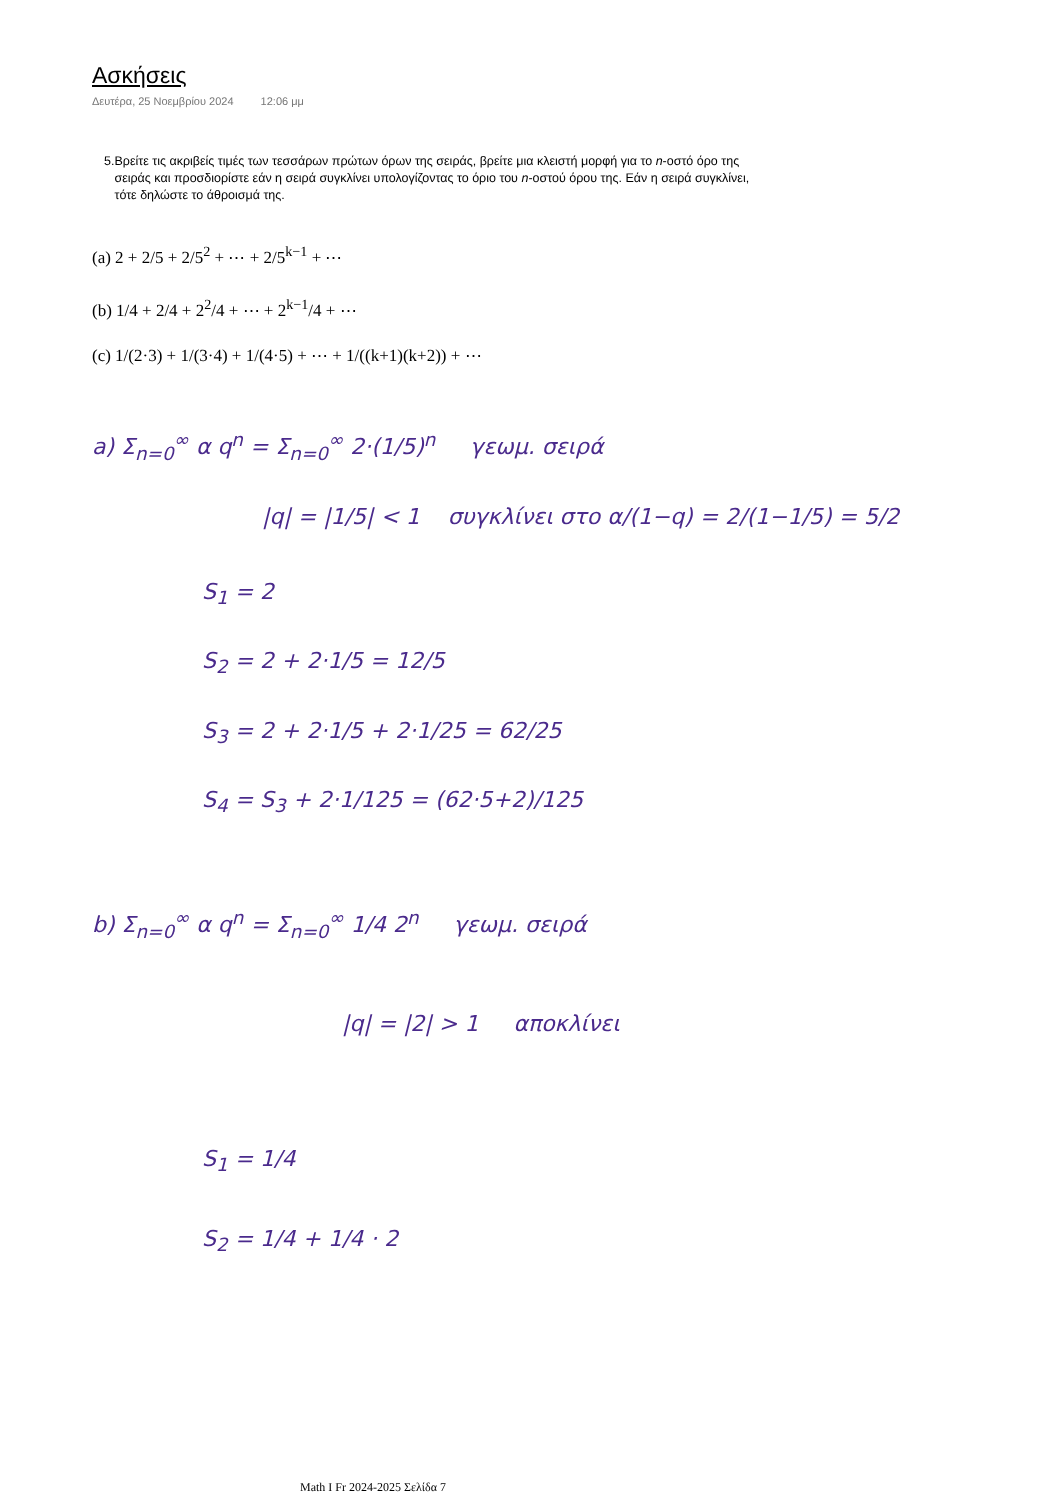Ασκήσεις
Δευτέρα, 25 Νοεμβρίου 2024 12:06 μμ
5. Βρείτε τις ακριβείς τιμές των τεσσάρων πρώτων όρων της σειράς, βρείτε μια κλειστή μορφή για το n-οστό όρο της σειράς και προσδιορίστε εάν η σειρά συγκλίνει υπολογίζοντας το όριο του n-οστού όρου της. Εάν η σειρά συγκλίνει, τότε δηλώστε το άθροισμά της.
(a) 2 + 2/5 + 2/5<sup>2</sup> + ⋯ + 2/5<sup>k−1</sup> + ⋯
(b) 1/4 + 2/4 + 2<sup>2</sup>/4 + ⋯ + 2<sup>k−1</sup>/4 + ⋯
(c) 1/(2·3) + 1/(3·4) + 1/(4·5) + ⋯ + 1/((k+1)(k+2)) + ⋯
a) Σ<sub>n=0</sub><sup>∞</sup> α q<sup>n</sup> = Σ<sub>n=0</sub><sup>∞</sup> 2·(1/5)<sup>n</sup> γεωμ. σειρά
|q| = |1/5| < 1 συγκλίνει στο α/(1−q) = 2/(1−1/5) = 5/2
S<sub>1</sub> = 2
S<sub>2</sub> = 2 + 2·1/5 = 12/5
S<sub>3</sub> = 2 + 2·1/5 + 2·1/25 = 62/25
S<sub>4</sub> = S<sub>3</sub> + 2·1/125 = (62·5+2)/125
b) Σ<sub>n=0</sub><sup>∞</sup> α q<sup>n</sup> = Σ<sub>n=0</sub><sup>∞</sup> 1/4 2<sup>n</sup> γεωμ. σειρά
|q| = |2| > 1 αποκλίνει
S<sub>1</sub> = 1/4
S<sub>2</sub> = 1/4 + 1/4 · 2
Math I Fr 2024-2025 Σελίδα 7